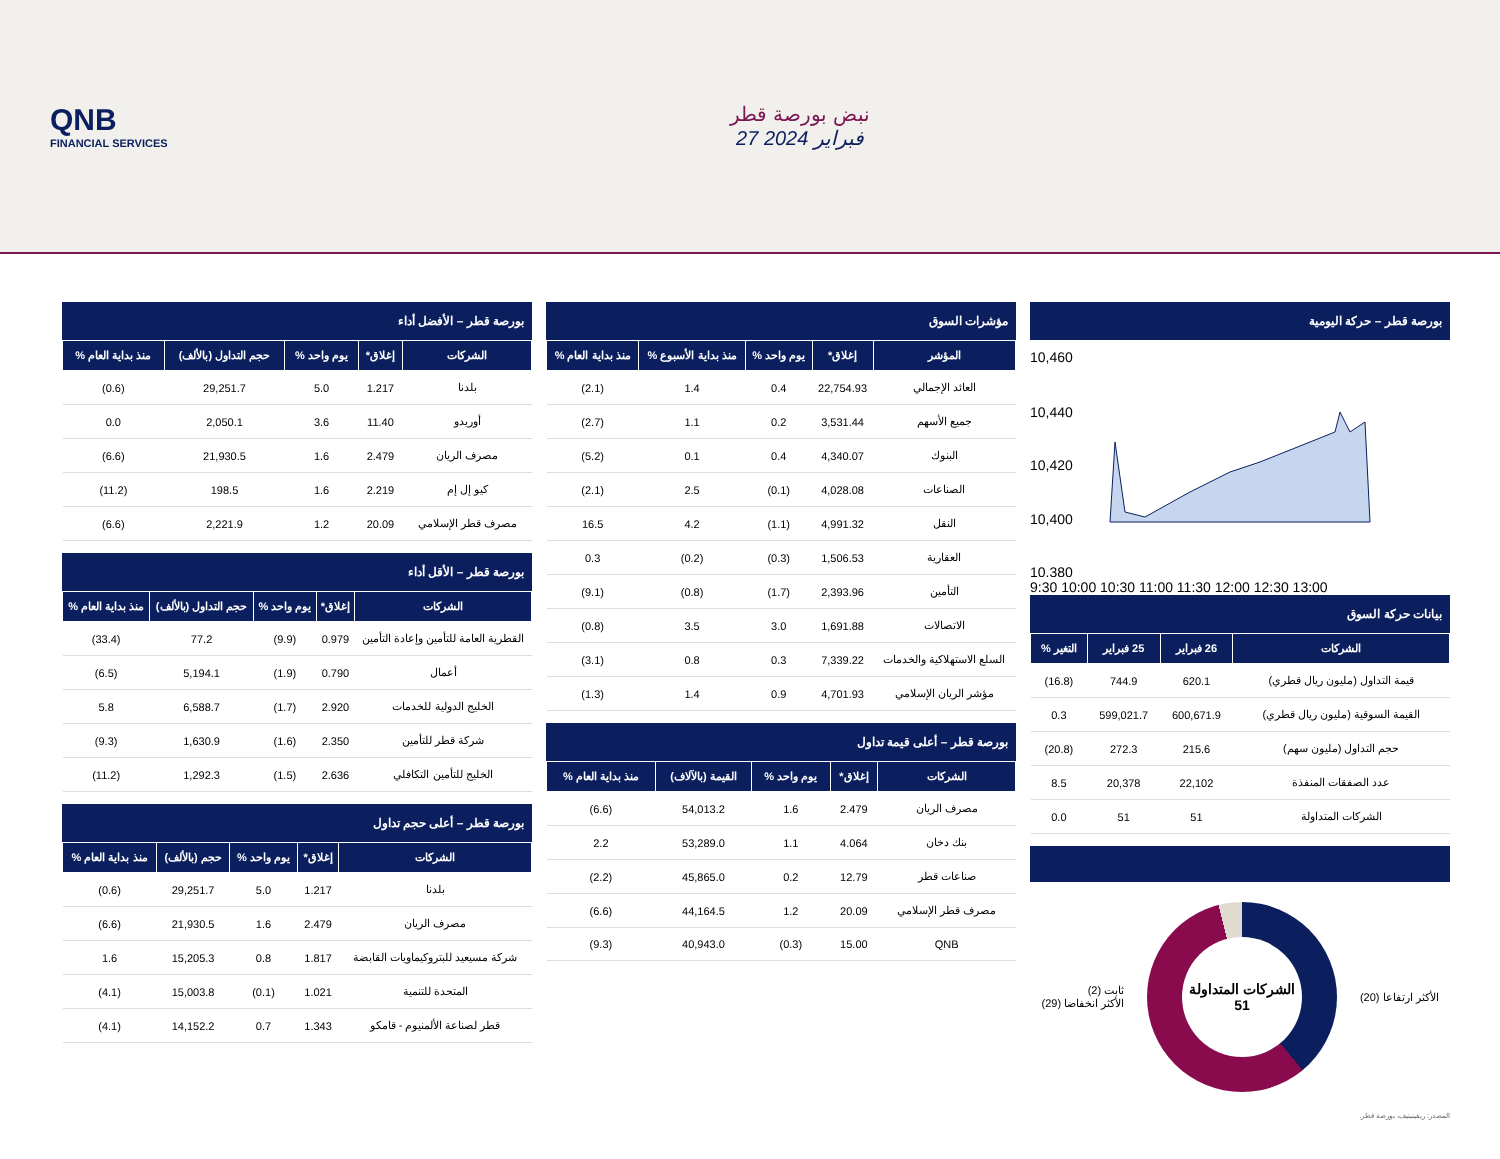QNB
FINANCIAL SERVICES
نبض بورصة قطر
27 فبراير 2024
بورصة قطر – حركة اليومية
10,460
10,440
10,420
10,400
10,380
9:30 10:00 10:30 11:00 11:30 12:00 12:30 13:00
بيانات حركة السوق
| الشركات | 26 فبراير | 25 فبراير | التغير % |
| --- | --- | --- | --- |
| قيمة التداول (مليون ريال قطري) | 620.1 | 744.9 | (16.8) |
| القيمة السوقية (مليون ريال قطري) | 600,671.9 | 599,021.7 | 0.3 |
| حجم التداول (مليون سهم) | 215.6 | 272.3 | (20.8) |
| عدد الصفقات المنفذة | 22,102 | 20,378 | 8.5 |
| الشركات المتداولة | 51 | 51 | 0.0 |
الأكثر ارتفاعا (20)
الشركات المتداولة
51
ثابت (2)
الأكثر انخفاضا (29)
المصدر: ريفينيتيف، بورصة قطر.
مؤشرات السوق
| المؤشر | إغلاق* | يوم واحد % | منذ بداية الأسبوع % | منذ بداية العام % |
| --- | --- | --- | --- | --- |
| العائد الإجمالي | 22,754.93 | 0.4 | 1.4 | (2.1) |
| جميع الأسهم | 3,531.44 | 0.2 | 1.1 | (2.7) |
| البنوك | 4,340.07 | 0.4 | 0.1 | (5.2) |
| الصناعات | 4,028.08 | (0.1) | 2.5 | (2.1) |
| النقل | 4,991.32 | (1.1) | 4.2 | 16.5 |
| العقارية | 1,506.53 | (0.3) | (0.2) | 0.3 |
| التأمين | 2,393.96 | (1.7) | (0.8) | (9.1) |
| الاتصالات | 1,691.88 | 3.0 | 3.5 | (0.8) |
| السلع الاستهلاكية والخدمات | 7,339.22 | 0.3 | 0.8 | (3.1) |
| مؤشر الريان الإسلامي | 4,701.93 | 0.9 | 1.4 | (1.3) |
بورصة قطر – أعلى قيمة تداول
| الشركات | إغلاق* | يوم واحد % | القيمة (بالآلاف) | منذ بداية العام % |
| --- | --- | --- | --- | --- |
| مصرف الريان | 2.479 | 1.6 | 54,013.2 | (6.6) |
| بنك دخان | 4.064 | 1.1 | 53,289.0 | 2.2 |
| صناعات قطر | 12.79 | 0.2 | 45,865.0 | (2.2) |
| مصرف قطر الإسلامي | 20.09 | 1.2 | 44,164.5 | (6.6) |
| QNB | 15.00 | (0.3) | 40,943.0 | (9.3) |
بورصة قطر – الأفضل أداء
| الشركات | إغلاق* | يوم واحد % | حجم التداول (بالألف) | منذ بداية العام % |
| --- | --- | --- | --- | --- |
| بلدنا | 1.217 | 5.0 | 29,251.7 | (0.6) |
| أوريدو | 11.40 | 3.6 | 2,050.1 | 0.0 |
| مصرف الريان | 2.479 | 1.6 | 21,930.5 | (6.6) |
| كيو إل إم | 2.219 | 1.6 | 198.5 | (11.2) |
| مصرف قطر الإسلامي | 20.09 | 1.2 | 2,221.9 | (6.6) |
بورصة قطر – الأقل أداء
| الشركات | إغلاق* | يوم واحد % | حجم التداول (بالألف) | منذ بداية العام % |
| --- | --- | --- | --- | --- |
| القطرية العامة للتأمين وإعادة التأمين | 0.979 | (9.9) | 77.2 | (33.4) |
| أعمال | 0.790 | (1.9) | 5,194.1 | (6.5) |
| الخليج الدولية للخدمات | 2.920 | (1.7) | 6,588.7 | 5.8 |
| شركة قطر للتأمين | 2.350 | (1.6) | 1,630.9 | (9.3) |
| الخليج للتأمين التكافلي | 2.636 | (1.5) | 1,292.3 | (11.2) |
بورصة قطر – أعلى حجم تداول
| الشركات | إغلاق* | يوم واحد % | حجم (بالألف) | منذ بداية العام % |
| --- | --- | --- | --- | --- |
| بلدنا | 1.217 | 5.0 | 29,251.7 | (0.6) |
| مصرف الريان | 2.479 | 1.6 | 21,930.5 | (6.6) |
| شركة مسيعيد للبتروكيماويات القابضة | 1.817 | 0.8 | 15,205.3 | 1.6 |
| المتحدة للتنمية | 1.021 | (0.1) | 15,003.8 | (4.1) |
| قطر لصناعة الألمنيوم - قامكو | 1.343 | 0.7 | 14,152.2 | (4.1) |